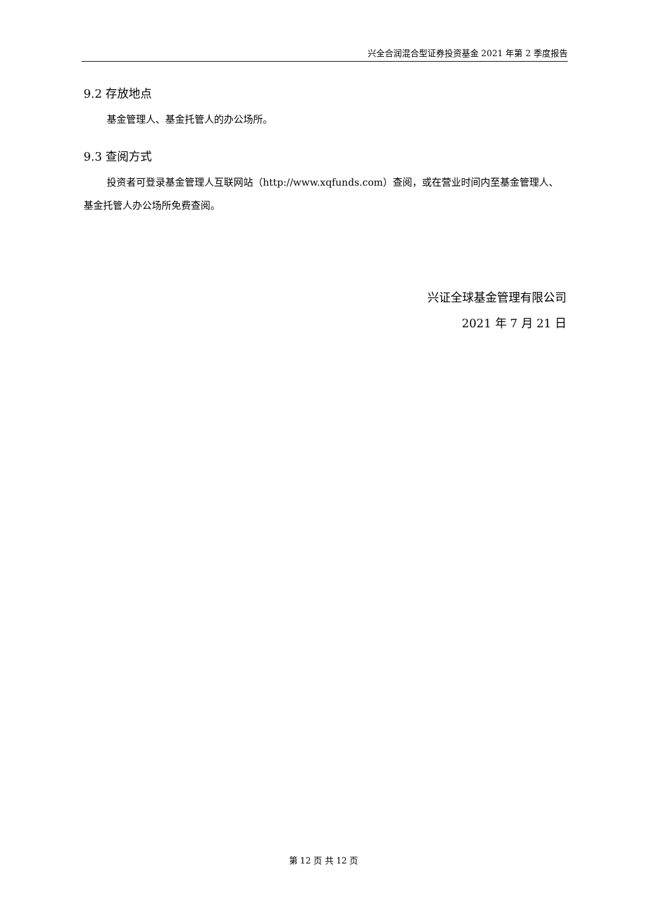兴全合润混合型证券投资基金 2021 年第 2 季度报告
9.2 存放地点
基金管理人、基金托管人的办公场所。
9.3 查阅方式
投资者可登录基金管理人互联网站（http://www.xqfunds.com）查阅，或在营业时间内至基金管理人、基金托管人办公场所免费查阅。
兴证全球基金管理有限公司
2021 年 7 月 21 日
第 12 页 共 12 页